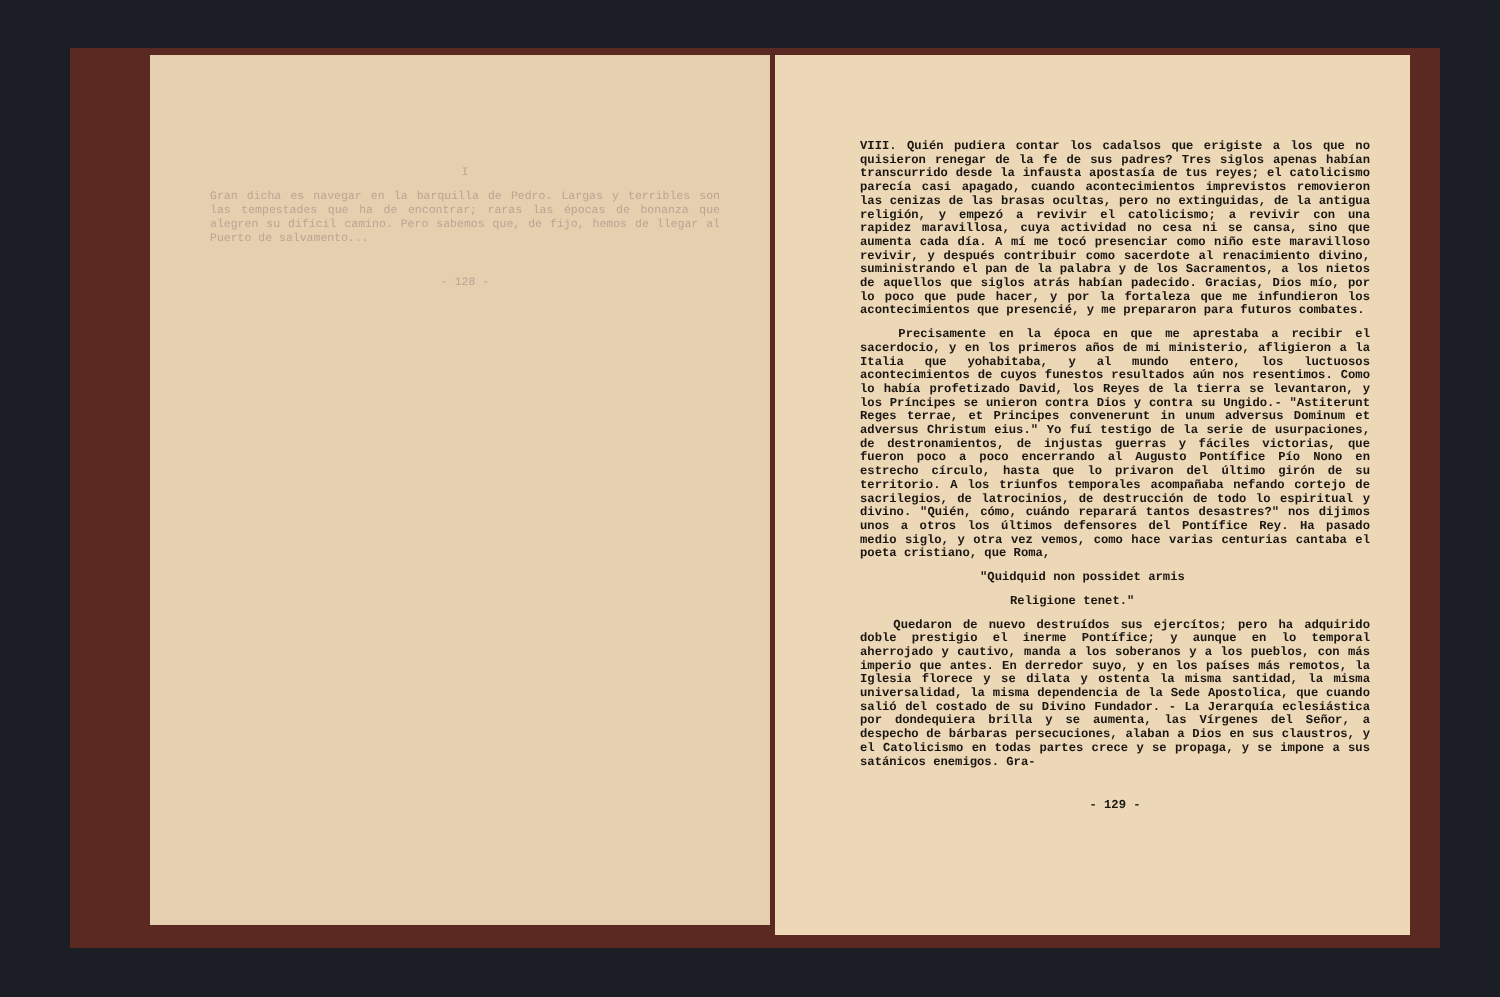I
Gran dicha es navegar en la barquilla de Pedro. Largas y terribles son las tempestades que ha de encontrar; raras las épocas de bonanza que alegren su difícil camino. Pero sabemos que, de fijo, hemos de llegar al Puerto de salvamento...
- 128 -
VIII. Quién pudiera contar los cadalsos que erigiste a los que no quisieron renegar de la fe de sus padres? Tres siglos apenas habían transcurrido desde la infausta apostasía de tus reyes; el catolicismo parecía casi apagado, cuando acontecimientos imprevistos removieron las cenizas de las brasas ocultas, pero no extinguidas, de la antigua religión, y empezó a revivir el catolicismo; a revivir con una rapidez maravillosa, cuya actividad no cesa ni se cansa, sino que aumenta cada día. A mí me tocó presenciar como niño este maravilloso revivir, y después contribuir como sacerdote al renacimiento divino, suministrando el pan de la palabra y de los Sacramentos, a los nietos de aquellos que siglos atrás habían padecido. Gracias, Dios mío, por lo poco que pude hacer, y por la fortaleza que me infundieron los acontecimientos que presencié, y me prepararon para futuros combates.
Precisamente en la época en que me aprestaba a recibir el sacerdocio, y en los primeros años de mi ministerio, afligieron a la Italia que yohabitaba, y al mundo entero, los luctuosos acontecimientos de cuyos funestos resultados aún nos resentimos. Como lo había profetizado David, los Reyes de la tierra se levantaron, y los Príncipes se unieron contra Dios y contra su Ungido.- "Astiterunt Reges terrae, et Principes convenerunt in unum adversus Dominum et adversus Christum eius." Yo fuí testigo de la serie de usurpaciones, de destronamientos, de injustas guerras y fáciles victorias, que fueron poco a poco encerrando al Augusto Pontífice Pío Nono en estrecho círculo, hasta que lo privaron del último girón de su territorio. A los triunfos temporales acompañaba nefando cortejo de sacrilegios, de latrocinios, de destrucción de todo lo espiritual y divino. "Quién, cómo, cuándo reparará tantos desastres?" nos dijimos unos a otros los últimos defensores del Pontífice Rey. Ha pasado medio siglo, y otra vez vemos, como hace varias centurias cantaba el poeta cristiano, que Roma,
"Quidquid non possidet armis
Religione tenet."
Quedaron de nuevo destruídos sus ejercítos; pero ha adquirido doble prestigio el inerme Pontífice; y aunque en lo temporal aherrojado y cautivo, manda a los soberanos y a los pueblos, con más imperio que antes. En derredor suyo, y en los países más remotos, la Iglesia florece y se dilata y ostenta la misma santidad, la misma universalidad, la misma dependencia de la Sede Apostolica, que cuando salió del costado de su Divino Fundador. - La Jerarquía eclesiástica por dondequiera brilla y se aumenta, las Vírgenes del Señor, a despecho de bárbaras persecuciones, alaban a Dios en sus claustros, y el Catolicismo en todas partes crece y se propaga, y se impone a sus satánicos enemigos. Gra-
- 129 -